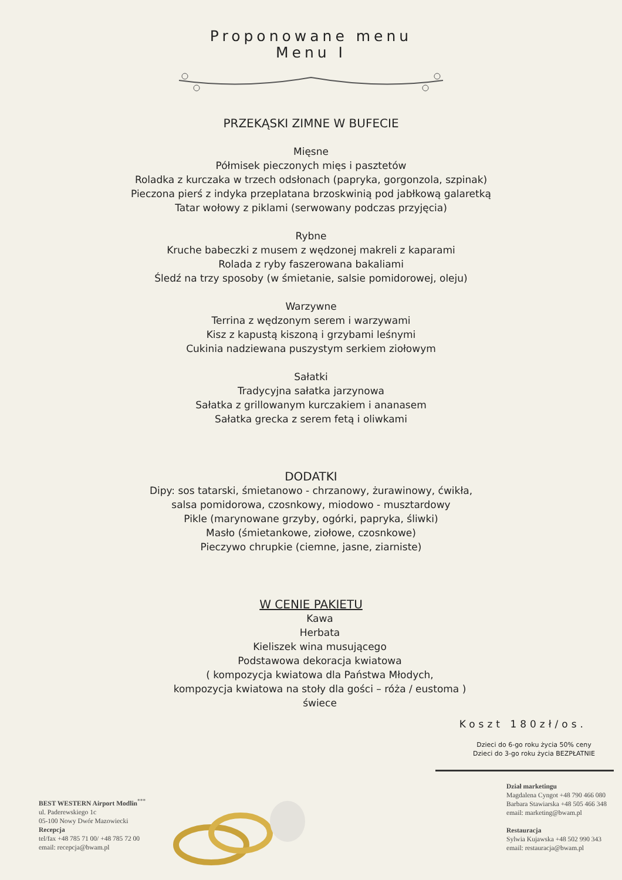Proponowane menu
Menu I
PRZEKĄSKI ZIMNE W BUFECIE
Mięsne
Półmisek pieczonych mięs i pasztetów
Roladka z kurczaka w trzech odsłonach (papryka, gorgonzola, szpinak)
Pieczona pierś z indyka przeplatana brzoskwinią pod jabłkową galaretką
Tatar wołowy z piklami (serwowany podczas przyjęcia)
Rybne
Kruche babeczki z musem z wędzonej makreli z kaparami
Rolada z ryby faszerowana bakaliami
Śledź na trzy sposoby (w śmietanie, salsie pomidorowej, oleju)
Warzywne
Terrina z wędzonym serem i warzywami
Kisz z kapustą kiszoną i grzybami leśnymi
Cukinia nadziewana puszystym serkiem ziołowym
Sałatki
Tradycyjna sałatka jarzynowa
Sałatka z grillowanym kurczakiem i ananasem
Sałatka grecka z serem fetą i oliwkami
DODATKI
Dipy: sos tatarski, śmietanowo - chrzanowy, żurawinowy, ćwikła,
salsa pomidorowa, czosnkowy, miodowo - musztardowy
Pikle (marynowane grzyby, ogórki, papryka, śliwki)
Masło (śmietankowe, ziołowe, czosnkowe)
Pieczywo chrupkie (ciemne, jasne, ziarniste)
W CENIE PAKIETU
Kawa
Herbata
Kieliszek wina musującego
Podstawowa dekoracja kwiatowa
( kompozycja kwiatowa dla Państwa Młodych,
kompozycja kwiatowa na stoły dla gości – róża / eustoma )
świece
Koszt 180zł/os.
Dzieci do 6-go roku życia 50% ceny
Dzieci do 3-go roku życia BEZPŁATNIE
BEST WESTERN Airport Modlin<sup>***</sup>
ul. Paderewskiego 1c
05-100 Nowy Dwór Mazowiecki
Recepcja
tel/fax +48 785 71 00/ +48 785 72 00
email: recepcja@bwam.pl
Dział marketingu
Magdalena Cyngot +48 790 466 080
Barbara Stawiarska +48 505 466 348
email: marketing@bwam.pl
Restauracja
Sylwia Kujawska +48 502 990 343
email: restauracja@bwam.pl